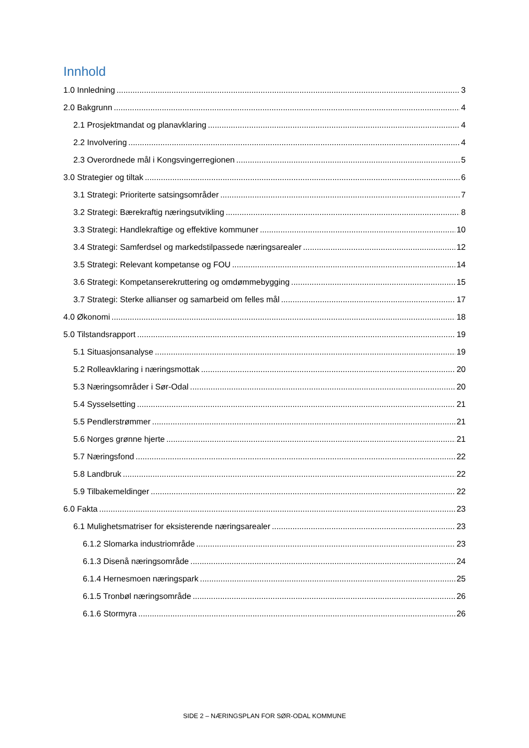Innhold
1.0 Innledning 3
2.0 Bakgrunn 4
2.1 Prosjektmandat og planavklaring 4
2.2 Involvering 4
2.3 Overordnede mål i Kongsvingerregionen 5
3.0 Strategier og tiltak 6
3.1 Strategi: Prioriterte satsingsområder 7
3.2 Strategi: Bærekraftig næringsutvikling 8
3.3 Strategi: Handlekraftige og effektive kommuner 10
3.4 Strategi: Samferdsel og markedstilpassede næringsarealer 12
3.5 Strategi: Relevant kompetanse og FOU 14
3.6 Strategi: Kompetanserekruttering og omdømmebygging 15
3.7 Strategi: Sterke allianser og samarbeid om felles mål 17
4.0 Økonomi 18
5.0 Tilstandsrapport 19
5.1 Situasjonsanalyse 19
5.2 Rolleavklaring i næringsmottak 20
5.3 Næringsområder i Sør-Odal 20
5.4 Sysselsetting 21
5.5 Pendlerstrømmer 21
5.6 Norges grønne hjerte 21
5.7 Næringsfond 22
5.8 Landbruk 22
5.9 Tilbakemeldinger 22
6.0 Fakta 23
6.1 Mulighetsmatriser for eksisterende næringsarealer 23
6.1.2 Slomarka industriområde 23
6.1.3 Disenå næringsområde 24
6.1.4 Hernesmoen næringspark 25
6.1.5 Tronbøl næringsområde 26
6.1.6 Stormyra 26
SIDE 2 – NÆRINGSPLAN FOR SØR-ODAL KOMMUNE